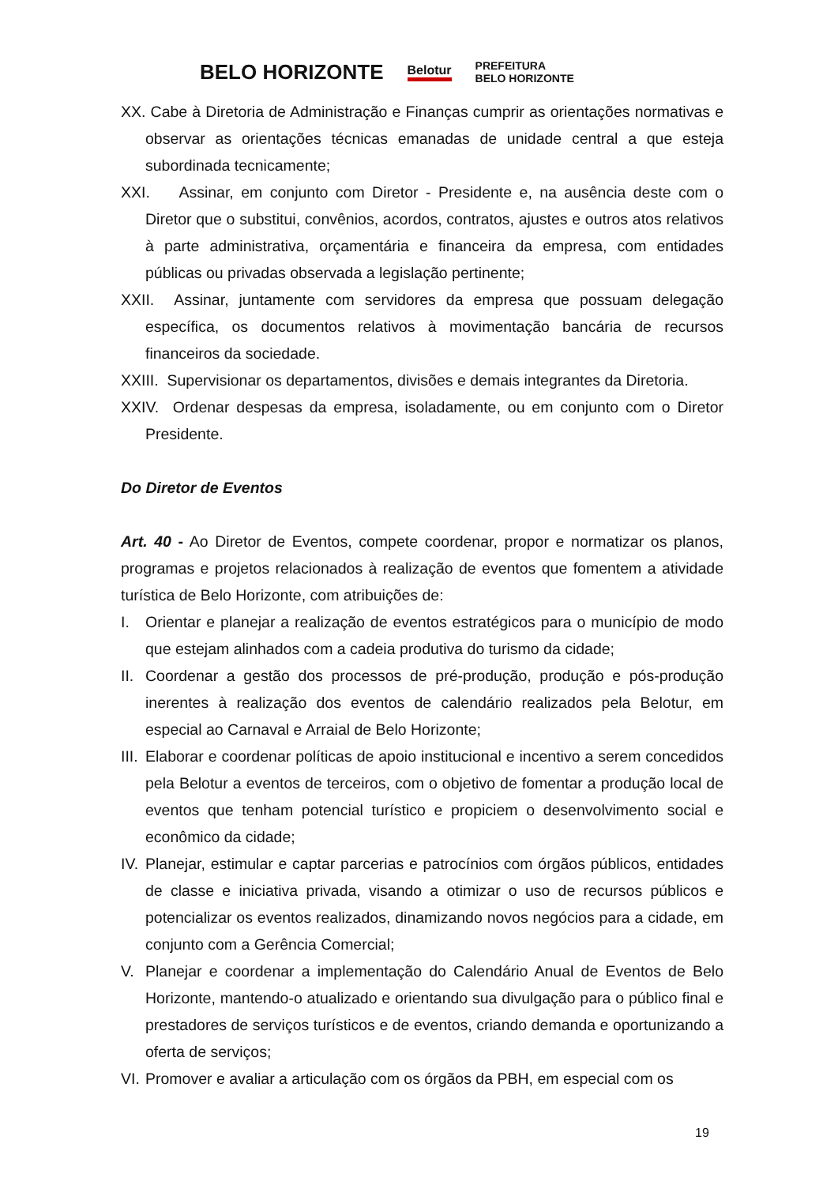BELO HORIZONTE Belotur PREFEITURA
BELO HORIZONTE
XX. Cabe à Diretoria de Administração e Finanças cumprir as orientações normativas e observar as orientações técnicas emanadas de unidade central a que esteja subordinada tecnicamente;
XXI. Assinar, em conjunto com Diretor - Presidente e, na ausência deste com o Diretor que o substitui, convênios, acordos, contratos, ajustes e outros atos relativos à parte administrativa, orçamentária e financeira da empresa, com entidades públicas ou privadas observada a legislação pertinente;
XXII. Assinar, juntamente com servidores da empresa que possuam delegação específica, os documentos relativos à movimentação bancária de recursos financeiros da sociedade.
XXIII. Supervisionar os departamentos, divisões e demais integrantes da Diretoria.
XXIV. Ordenar despesas da empresa, isoladamente, ou em conjunto com o Diretor Presidente.
Do Diretor de Eventos
Art. 40 - Ao Diretor de Eventos, compete coordenar, propor e normatizar os planos, programas e projetos relacionados à realização de eventos que fomentem a atividade turística de Belo Horizonte, com atribuições de:
I. Orientar e planejar a realização de eventos estratégicos para o município de modo que estejam alinhados com a cadeia produtiva do turismo da cidade;
II. Coordenar a gestão dos processos de pré-produção, produção e pós-produção inerentes à realização dos eventos de calendário realizados pela Belotur, em especial ao Carnaval e Arraial de Belo Horizonte;
III. Elaborar e coordenar políticas de apoio institucional e incentivo a serem concedidos pela Belotur a eventos de terceiros, com o objetivo de fomentar a produção local de eventos que tenham potencial turístico e propiciem o desenvolvimento social e econômico da cidade;
IV. Planejar, estimular e captar parcerias e patrocínios com órgãos públicos, entidades de classe e iniciativa privada, visando a otimizar o uso de recursos públicos e potencializar os eventos realizados, dinamizando novos negócios para a cidade, em conjunto com a Gerência Comercial;
V. Planejar e coordenar a implementação do Calendário Anual de Eventos de Belo Horizonte, mantendo-o atualizado e orientando sua divulgação para o público final e prestadores de serviços turísticos e de eventos, criando demanda e oportunizando a oferta de serviços;
VI. Promover e avaliar a articulação com os órgãos da PBH, em especial com os
19